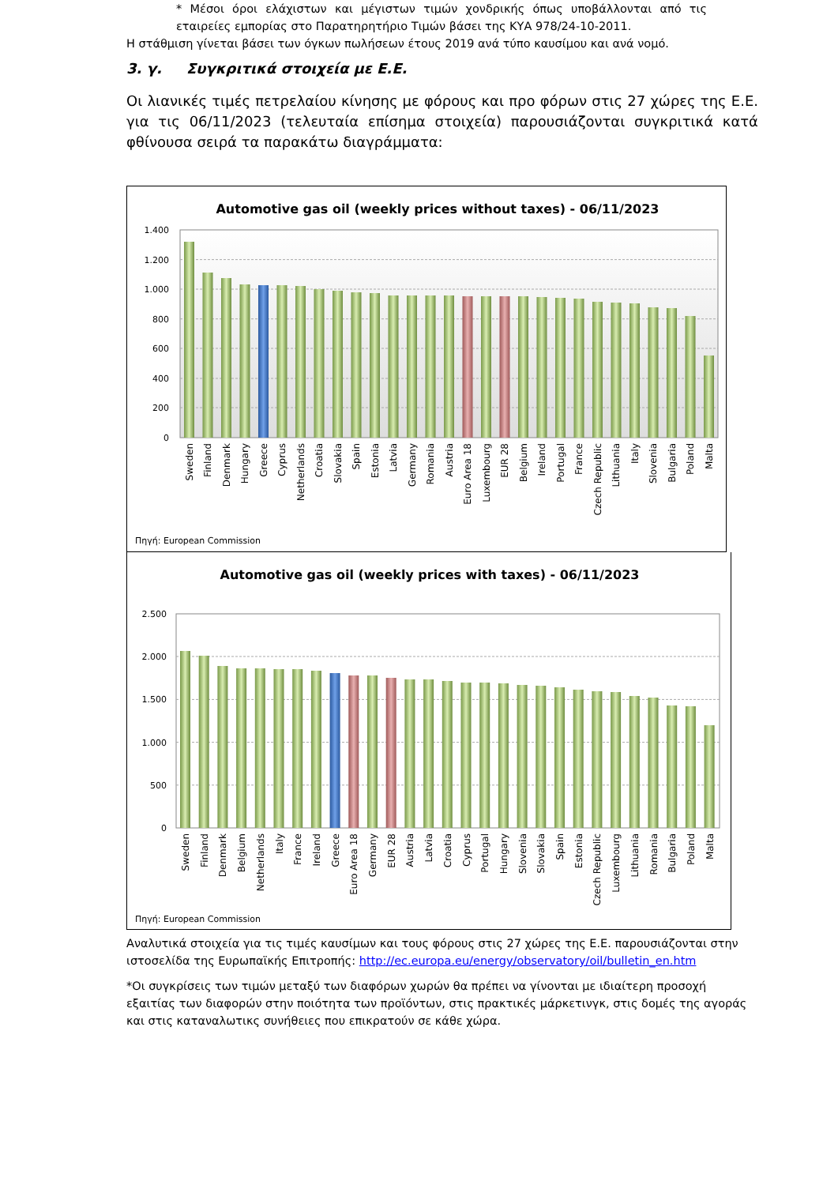* Μέσοι όροι ελάχιστων και μέγιστων τιμών χονδρικής όπως υποβάλλονται από τις εταιρείες εμπορίας στο Παρατηρητήριο Τιμών βάσει της ΚΥΑ 978/24-10-2011.
Η στάθμιση γίνεται βάσει των όγκων πωλήσεων έτους 2019 ανά τύπο καυσίμου και ανά νομό.
3. γ. Συγκριτικά στοιχεία με Ε.Ε.
Οι λιανικές τιμές πετρελαίου κίνησης με φόρους και προ φόρων στις 27 χώρες της Ε.Ε. για τις 06/11/2023 (τελευταία επίσημα στοιχεία) παρουσιάζονται συγκριτικά κατά φθίνουσα σειρά τα παρακάτω διαγράμματα:
Automotive gas oil (weekly prices without taxes) - 06/11/2023
1.400
1.200
1.000
800
600
400
200
0
Sweden
Finland
Denmark
Hungary
Greece
Cyprus
Netherlands
Croatia
Slovakia
Spain
Estonia
Latvia
Germany
Romania
Austria
Euro Area 18
Luxembourg
EUR 28
Belgium
Ireland
Portugal
France
Czech Republic
Lithuania
Italy
Slovenia
Bulgaria
Poland
Malta
Πηγή: European Commission
Automotive gas oil (weekly prices with taxes) - 06/11/2023
2.500
2.000
1.500
1.000
500
0
Sweden
Finland
Denmark
Belgium
Netherlands
Italy
France
Ireland
Greece
Euro Area 18
Germany
EUR 28
Austria
Latvia
Croatia
Cyprus
Portugal
Hungary
Slovenia
Slovakia
Spain
Estonia
Czech Republic
Luxembourg
Lithuania
Romania
Bulgaria
Poland
Malta
Πηγή: European Commission
Αναλυτικά στοιχεία για τις τιμές καυσίμων και τους φόρους στις 27 χώρες της Ε.Ε. παρουσιάζονται στην ιστοσελίδα της Ευρωπαϊκής Επιτροπής: http://ec.europa.eu/energy/observatory/oil/bulletin_en.htm
*Οι συγκρίσεις των τιμών μεταξύ των διαφόρων χωρών θα πρέπει να γίνονται με ιδιαίτερη προσοχή εξαιτίας των διαφορών στην ποιότητα των προϊόντων, στις πρακτικές μάρκετινγκ, στις δομές της αγοράς και στις καταναλωτικς συνήθειες που επικρατούν σε κάθε χώρα.